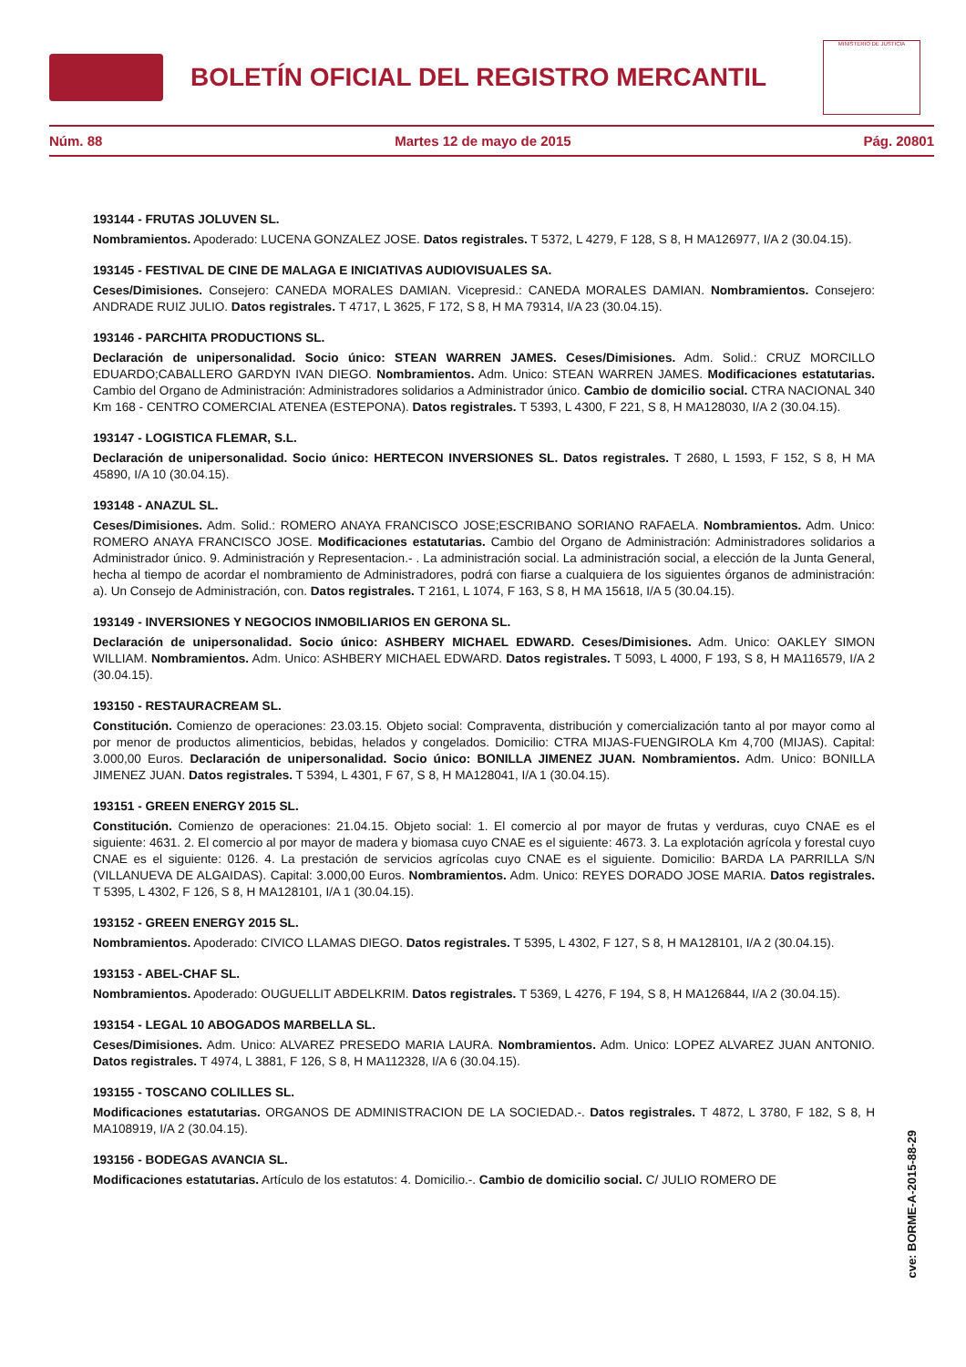BOLETÍN OFICIAL DEL REGISTRO MERCANTIL
MINISTERIO DE JUSTICIA
Núm. 88 Martes 12 de mayo de 2015 Pág. 20801
193144 - FRUTAS JOLUVEN SL.
Nombramientos. Apoderado: LUCENA GONZALEZ JOSE. Datos registrales. T 5372, L 4279, F 128, S 8, H MA126977, I/A 2 (30.04.15).
193145 - FESTIVAL DE CINE DE MALAGA E INICIATIVAS AUDIOVISUALES SA.
Ceses/Dimisiones. Consejero: CANEDA MORALES DAMIAN. Vicepresid.: CANEDA MORALES DAMIAN. Nombramientos. Consejero: ANDRADE RUIZ JULIO. Datos registrales. T 4717, L 3625, F 172, S 8, H MA 79314, I/A 23 (30.04.15).
193146 - PARCHITA PRODUCTIONS SL.
Declaración de unipersonalidad. Socio único: STEAN WARREN JAMES. Ceses/Dimisiones. Adm. Solid.: CRUZ MORCILLO EDUARDO;CABALLERO GARDYN IVAN DIEGO. Nombramientos. Adm. Unico: STEAN WARREN JAMES. Modificaciones estatutarias. Cambio del Organo de Administración: Administradores solidarios a Administrador único. Cambio de domicilio social. CTRA NACIONAL 340 Km 168 - CENTRO COMERCIAL ATENEA (ESTEPONA). Datos registrales. T 5393, L 4300, F 221, S 8, H MA128030, I/A 2 (30.04.15).
193147 - LOGISTICA FLEMAR, S.L.
Declaración de unipersonalidad. Socio único: HERTECON INVERSIONES SL. Datos registrales. T 2680, L 1593, F 152, S 8, H MA 45890, I/A 10 (30.04.15).
193148 - ANAZUL SL.
Ceses/Dimisiones. Adm. Solid.: ROMERO ANAYA FRANCISCO JOSE;ESCRIBANO SORIANO RAFAELA. Nombramientos. Adm. Unico: ROMERO ANAYA FRANCISCO JOSE. Modificaciones estatutarias. Cambio del Organo de Administración: Administradores solidarios a Administrador único. 9. Administración y Representacion.- . La administración social. La administración social, a elección de la Junta General, hecha al tiempo de acordar el nombramiento de Administradores, podrá con fiarse a cualquiera de los siguientes órganos de administración: a). Un Consejo de Administración, con. Datos registrales. T 2161, L 1074, F 163, S 8, H MA 15618, I/A 5 (30.04.15).
193149 - INVERSIONES Y NEGOCIOS INMOBILIARIOS EN GERONA SL.
Declaración de unipersonalidad. Socio único: ASHBERY MICHAEL EDWARD. Ceses/Dimisiones. Adm. Unico: OAKLEY SIMON WILLIAM. Nombramientos. Adm. Unico: ASHBERY MICHAEL EDWARD. Datos registrales. T 5093, L 4000, F 193, S 8, H MA116579, I/A 2 (30.04.15).
193150 - RESTAURACREAM SL.
Constitución. Comienzo de operaciones: 23.03.15. Objeto social: Compraventa, distribución y comercialización tanto al por mayor como al por menor de productos alimenticios, bebidas, helados y congelados. Domicilio: CTRA MIJAS-FUENGIROLA Km 4,700 (MIJAS). Capital: 3.000,00 Euros. Declaración de unipersonalidad. Socio único: BONILLA JIMENEZ JUAN. Nombramientos. Adm. Unico: BONILLA JIMENEZ JUAN. Datos registrales. T 5394, L 4301, F 67, S 8, H MA128041, I/A 1 (30.04.15).
193151 - GREEN ENERGY 2015 SL.
Constitución. Comienzo de operaciones: 21.04.15. Objeto social: 1. El comercio al por mayor de frutas y verduras, cuyo CNAE es el siguiente: 4631. 2. El comercio al por mayor de madera y biomasa cuyo CNAE es el siguiente: 4673. 3. La explotación agrícola y forestal cuyo CNAE es el siguiente: 0126. 4. La prestación de servicios agrícolas cuyo CNAE es el siguiente. Domicilio: BARDA LA PARRILLA S/N (VILLANUEVA DE ALGAIDAS). Capital: 3.000,00 Euros. Nombramientos. Adm. Unico: REYES DORADO JOSE MARIA. Datos registrales. T 5395, L 4302, F 126, S 8, H MA128101, I/A 1 (30.04.15).
193152 - GREEN ENERGY 2015 SL.
Nombramientos. Apoderado: CIVICO LLAMAS DIEGO. Datos registrales. T 5395, L 4302, F 127, S 8, H MA128101, I/A 2 (30.04.15).
193153 - ABEL-CHAF SL.
Nombramientos. Apoderado: OUGUELLIT ABDELKRIM. Datos registrales. T 5369, L 4276, F 194, S 8, H MA126844, I/A 2 (30.04.15).
193154 - LEGAL 10 ABOGADOS MARBELLA SL.
Ceses/Dimisiones. Adm. Unico: ALVAREZ PRESEDO MARIA LAURA. Nombramientos. Adm. Unico: LOPEZ ALVAREZ JUAN ANTONIO. Datos registrales. T 4974, L 3881, F 126, S 8, H MA112328, I/A 6 (30.04.15).
193155 - TOSCANO COLILLES SL.
Modificaciones estatutarias. ORGANOS DE ADMINISTRACION DE LA SOCIEDAD.-. Datos registrales. T 4872, L 3780, F 182, S 8, H MA108919, I/A 2 (30.04.15).
193156 - BODEGAS AVANCIA SL.
Modificaciones estatutarias. Artículo de los estatutos: 4. Domicilio.-. Cambio de domicilio social. C/ JULIO ROMERO DE
cve: BORME-A-2015-88-29